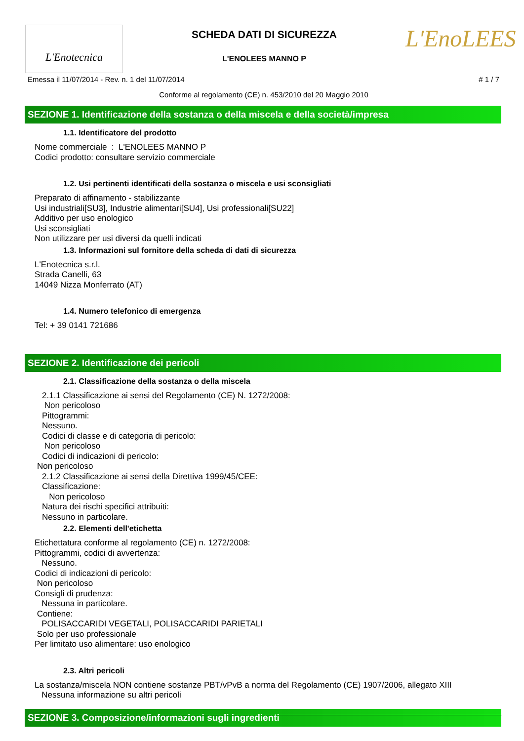L'Enotecnica
SCHEDA DATI DI SICUREZZA
L'ENOLEES MANNO P
L'EnoLEES
Emessa il 11/07/2014 - Rev. n. 1 del 11/07/2014 # 1 / 7
Conforme al regolamento (CE) n. 453/2010 del 20 Maggio 2010
SEZIONE 1. Identificazione della sostanza o della miscela e della società/impresa
1.1. Identificatore del prodotto
Nome commerciale : L'ENOLEES MANNO P
Codici prodotto: consultare servizio commerciale
1.2. Usi pertinenti identificati della sostanza o miscela e usi sconsigliati
Preparato di affinamento - stabilizzante
Usi industriali[SU3], Industrie alimentari[SU4], Usi professionali[SU22]
Additivo per uso enologico
Usi sconsigliati
Non utilizzare per usi diversi da quelli indicati
1.3. Informazioni sul fornitore della scheda di dati di sicurezza
L'Enotecnica s.r.l.
Strada Canelli, 63
14049 Nizza Monferrato (AT)
1.4. Numero telefonico di emergenza
Tel: + 39 0141 721686
SEZIONE 2. Identificazione dei pericoli
2.1. Classificazione della sostanza o della miscela
2.1.1 Classificazione ai sensi del Regolamento (CE) N. 1272/2008:
Non pericoloso
Pittogrammi:
Nessuno.
Codici di classe e di categoria di pericolo:
Non pericoloso
Codici di indicazioni di pericolo:
Non pericoloso
2.1.2 Classificazione ai sensi della Direttiva 1999/45/CEE:
Classificazione:
Non pericoloso
Natura dei rischi specifici attribuiti:
Nessuno in particolare.
2.2. Elementi dell'etichetta
Etichettatura conforme al regolamento (CE) n. 1272/2008:
Pittogrammi, codici di avvertenza:
Nessuno.
Codici di indicazioni di pericolo:
Non pericoloso
Consigli di prudenza:
Nessuna in particolare.
Contiene:
POLISACCARIDI VEGETALI, POLISACCARIDI PARIETALI
Solo per uso professionale
Per limitato uso alimentare: uso enologico
2.3. Altri pericoli
La sostanza/miscela NON contiene sostanze PBT/vPvB a norma del Regolamento (CE) 1907/2006, allegato XIII
Nessuna informazione su altri pericoli
SEZIONE 3. Composizione/informazioni sugli ingredienti